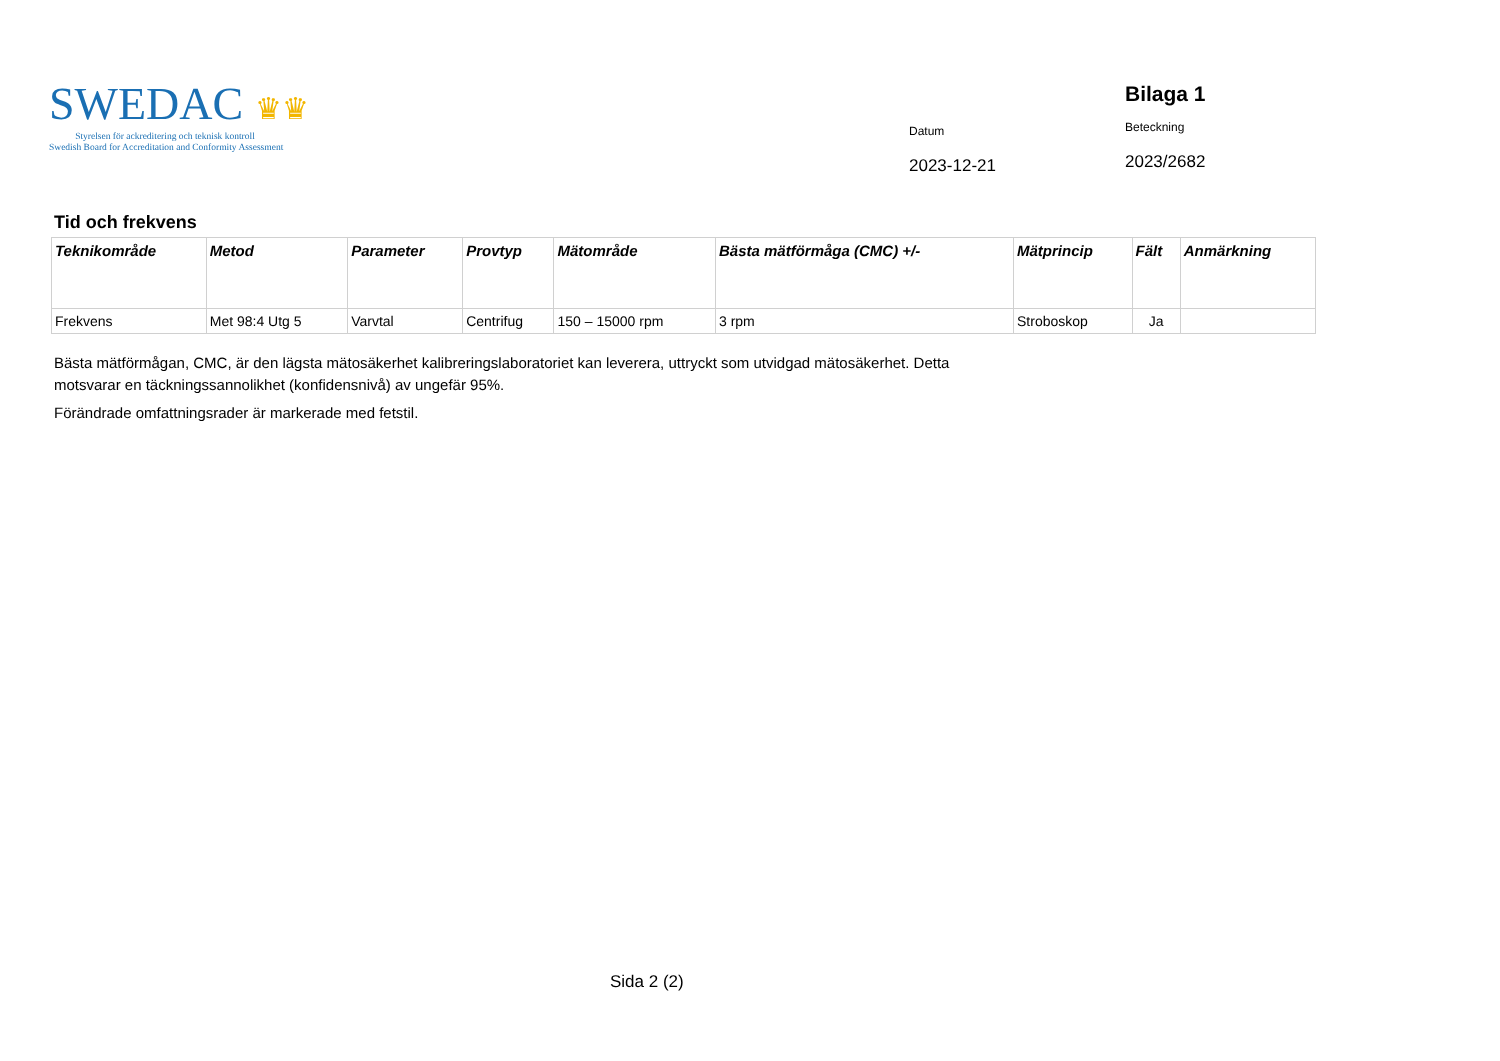SWEDAC ♛♛
Styrelsen för ackreditering och teknisk kontroll
Swedish Board for Accreditation and Conformity Assessment
Datum
2023-12-21
Bilaga 1
Beteckning
2023/2682
Tid och frekvens
| Teknikområde | Metod | Parameter | Provtyp | Mätområde | Bästa mätförmåga (CMC) +/- | Mätprincip | Fält | Anmärkning |
| --- | --- | --- | --- | --- | --- | --- | --- | --- |
| Frekvens | Met 98:4 Utg 5 | Varvtal | Centrifug | 150 – 15000 rpm | 3 rpm | Stroboskop | Ja | |
Bästa mätförmågan, CMC, är den lägsta mätosäkerhet kalibreringslaboratoriet kan leverera, uttryckt som utvidgad mätosäkerhet. Detta motsvarar en täckningssannolikhet (konfidensnivå) av ungefär 95%.
Förändrade omfattningsrader är markerade med fetstil.
Sida 2 (2)